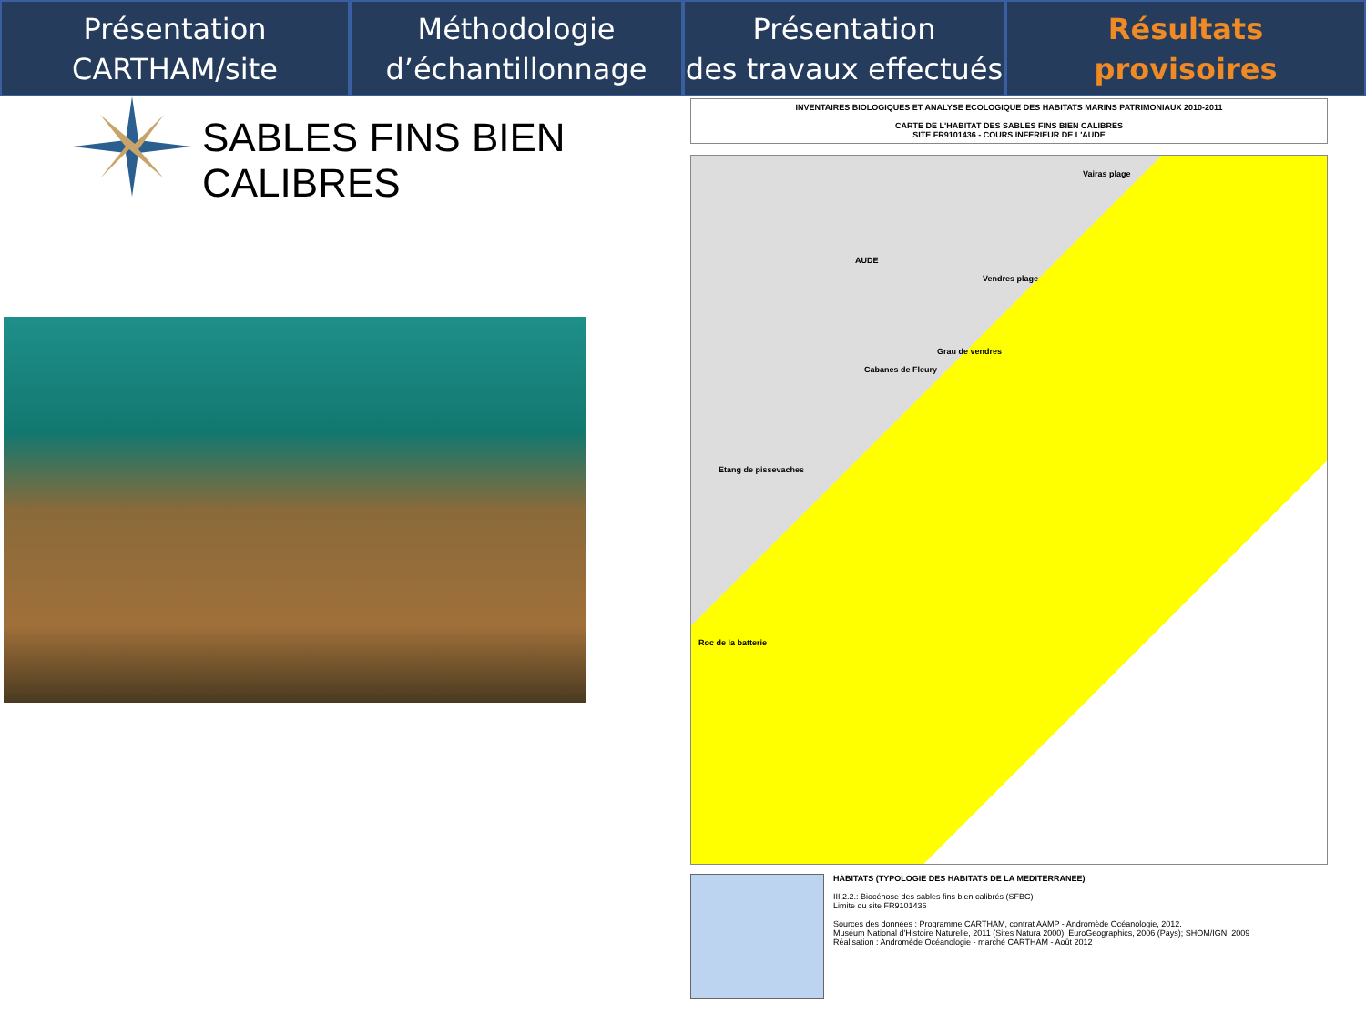Présentation
CARTHAM/site
Méthodologie
d’échantillonnage
Présentation
des travaux effectués
Résultats
provisoires
SABLES FINS BIEN
CALIBRES
INVENTAIRES BIOLOGIQUES ET ANALYSE ECOLOGIQUE DES HABITATS MARINS PATRIMONIAUX 2010-2011
CARTE DE L'HABITAT DES SABLES FINS BIEN CALIBRES
SITE FR9101436 - COURS INFERIEUR DE L'AUDE
Vairas plage
Vendres plage
AUDE
Grau de vendres
Cabanes de Fleury
Etang de pissevaches
Roc de la batterie
HABITATS (TYPOLOGIE DES HABITATS DE LA MEDITERRANEE)
III.2.2.: Biocénose des sables fins bien calibrés (SFBC)
Limite du site FR9101436
Sources des données : Programme CARTHAM, contrat AAMP - Andromède Océanologie, 2012.
Muséum National d'Histoire Naturelle, 2011 (Sites Natura 2000); EuroGeographics, 2006 (Pays); SHOM/IGN, 2009
Réalisation : Andromède Océanologie - marché CARTHAM - Août 2012